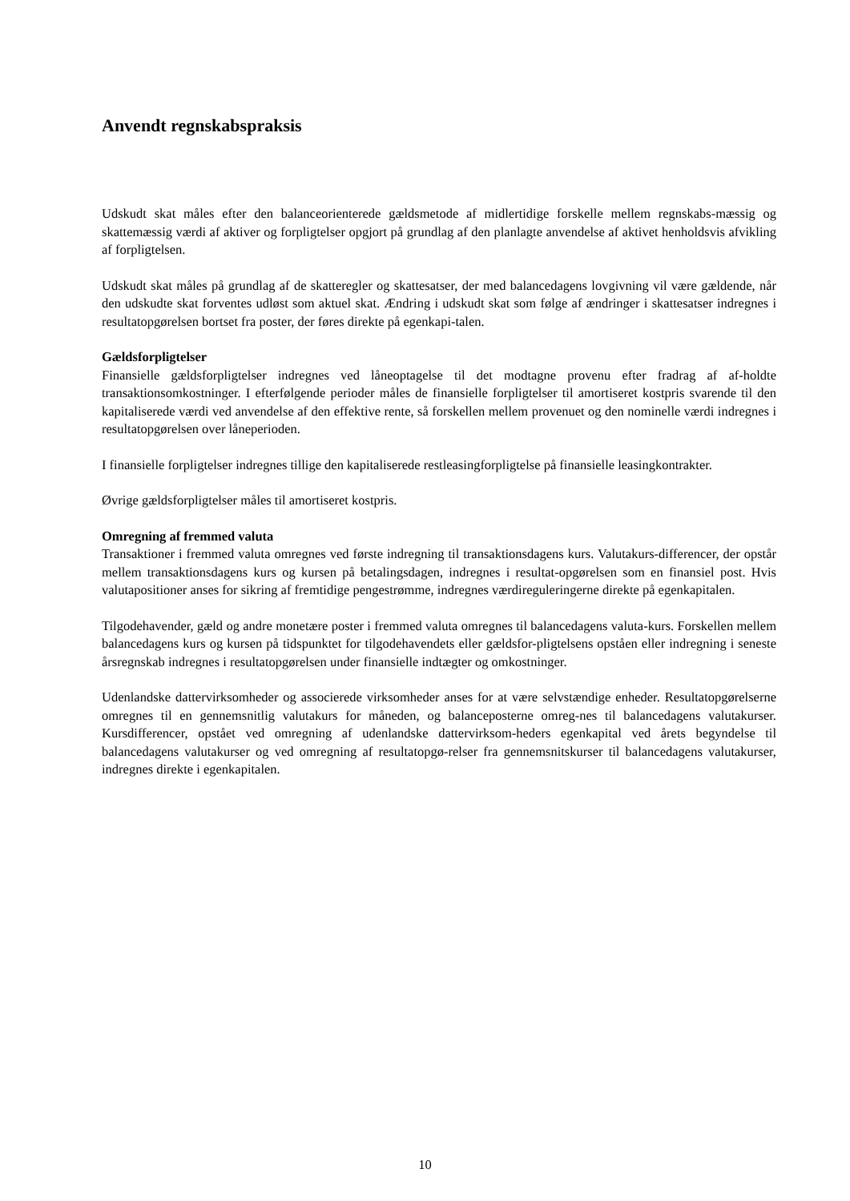Anvendt regnskabspraksis
Udskudt skat måles efter den balanceorienterede gældsmetode af midlertidige forskelle mellem regnskabs-mæssig og skattemæssig værdi af aktiver og forpligtelser opgjort på grundlag af den planlagte anvendelse af aktivet henholdsvis afvikling af forpligtelsen.
Udskudt skat måles på grundlag af de skatteregler og skattesatser, der med balancedagens lovgivning vil være gældende, når den udskudte skat forventes udløst som aktuel skat. Ændring i udskudt skat som følge af ændringer i skattesatser indregnes i resultatopgørelsen bortset fra poster, der føres direkte på egenkapi-talen.
Gældsforpligtelser
Finansielle gældsforpligtelser indregnes ved låneoptagelse til det modtagne provenu efter fradrag af af-holdte transaktionsomkostninger. I efterfølgende perioder måles de finansielle forpligtelser til amortiseret kostpris svarende til den kapitaliserede værdi ved anvendelse af den effektive rente, så forskellen mellem provenuet og den nominelle værdi indregnes i resultatopgørelsen over låneperioden.
I finansielle forpligtelser indregnes tillige den kapitaliserede restleasingforpligtelse på finansielle leasingkontrakter.
Øvrige gældsforpligtelser måles til amortiseret kostpris.
Omregning af fremmed valuta
Transaktioner i fremmed valuta omregnes ved første indregning til transaktionsdagens kurs. Valutakurs-differencer, der opstår mellem transaktionsdagens kurs og kursen på betalingsdagen, indregnes i resultat-opgørelsen som en finansiel post. Hvis valutapositioner anses for sikring af fremtidige pengestrømme, indregnes værdireguleringerne direkte på egenkapitalen.
Tilgodehavender, gæld og andre monetære poster i fremmed valuta omregnes til balancedagens valuta-kurs. Forskellen mellem balancedagens kurs og kursen på tidspunktet for tilgodehavendets eller gældsfor-pligtelsens opståen eller indregning i seneste årsregnskab indregnes i resultatopgørelsen under finansielle indtægter og omkostninger.
Udenlandske dattervirksomheder og associerede virksomheder anses for at være selvstændige enheder. Resultatopgørelserne omregnes til en gennemsnitlig valutakurs for måneden, og balanceposterne omreg-nes til balancedagens valutakurser. Kursdifferencer, opstået ved omregning af udenlandske dattervirksom-heders egenkapital ved årets begyndelse til balancedagens valutakurser og ved omregning af resultatopgø-relser fra gennemsnitskurser til balancedagens valutakurser, indregnes direkte i egenkapitalen.
10